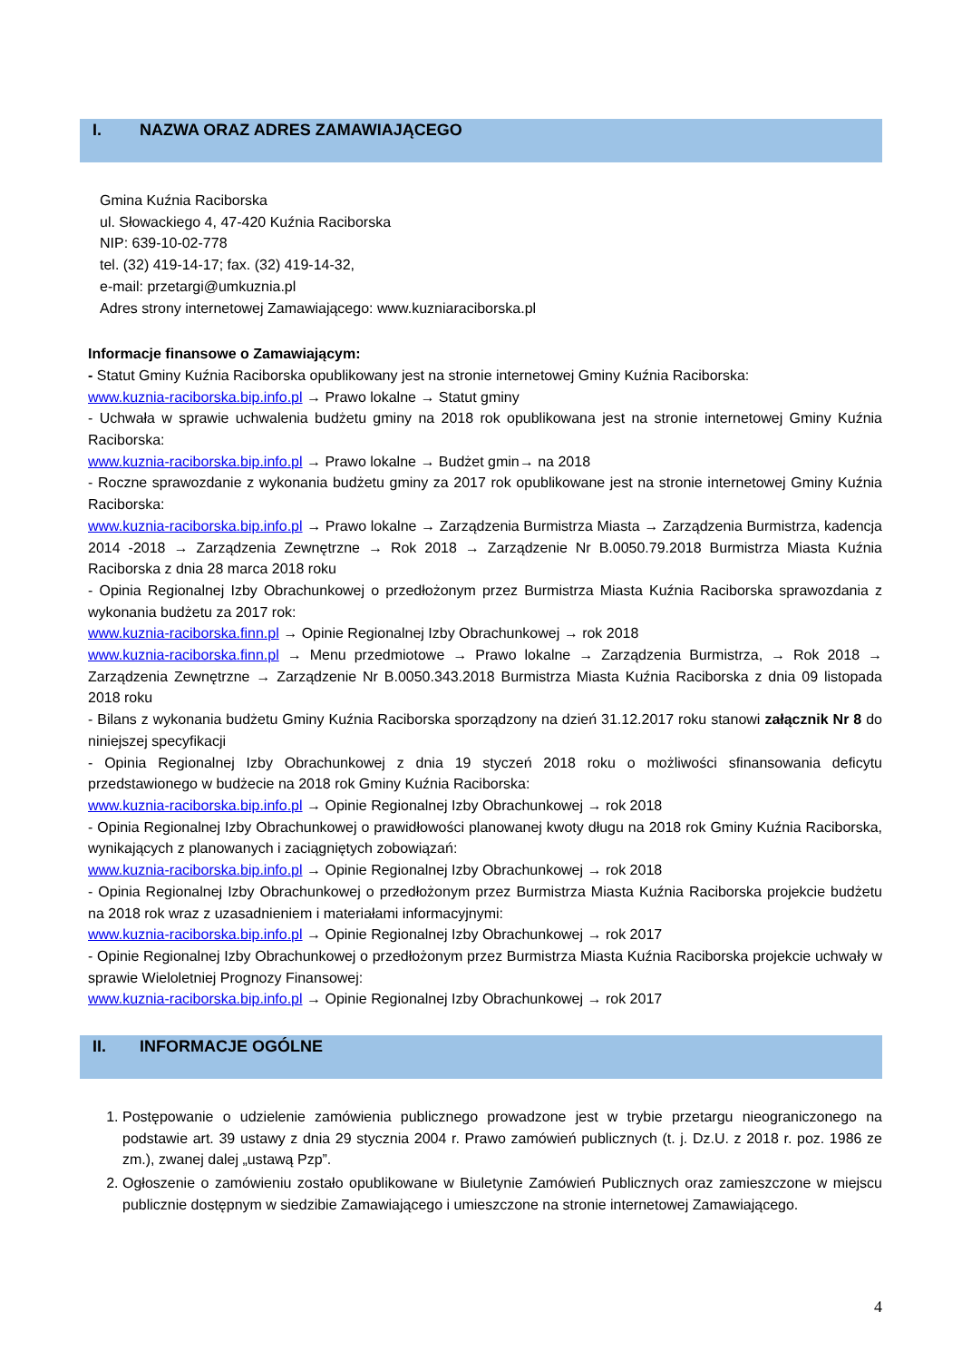I. NAZWA ORAZ ADRES ZAMAWIAJĄCEGO
Gmina Kuźnia Raciborska
ul. Słowackiego 4, 47-420 Kuźnia Raciborska
NIP: 639-10-02-778
tel. (32) 419-14-17; fax. (32) 419-14-32,
e-mail: przetargi@umkuznia.pl
Adres strony internetowej Zamawiającego: www.kuzniaraciborska.pl
Informacje finansowe o Zamawiającym:
- Statut Gminy Kuźnia Raciborska opublikowany jest na stronie internetowej Gminy Kuźnia Raciborska:
www.kuznia-raciborska.bip.info.pl → Prawo lokalne → Statut gminy
- Uchwała w sprawie uchwalenia budżetu gminy na 2018 rok opublikowana jest na stronie internetowej Gminy Kuźnia Raciborska:
www.kuznia-raciborska.bip.info.pl → Prawo lokalne → Budżet gmin→ na 2018
- Roczne sprawozdanie z wykonania budżetu gminy za 2017 rok opublikowane jest na stronie internetowej Gminy Kuźnia Raciborska:
www.kuznia-raciborska.bip.info.pl → Prawo lokalne → Zarządzenia Burmistrza Miasta → Zarządzenia Burmistrza, kadencja 2014 -2018 → Zarządzenia Zewnętrzne → Rok 2018 → Zarządzenie Nr B.0050.79.2018 Burmistrza Miasta Kuźnia Raciborska z dnia 28 marca 2018 roku
- Opinia Regionalnej Izby Obrachunkowej o przedłożonym przez Burmistrza Miasta Kuźnia Raciborska sprawozdania z wykonania budżetu za 2017 rok:
www.kuznia-raciborska.finn.pl → Opinie Regionalnej Izby Obrachunkowej → rok 2018
www.kuznia-raciborska.finn.pl → Menu przedmiotowe → Prawo lokalne → Zarządzenia Burmistrza, → Rok 2018 → Zarządzenia Zewnętrzne → Zarządzenie Nr B.0050.343.2018 Burmistrza Miasta Kuźnia Raciborska z dnia 09 listopada 2018 roku
- Bilans z wykonania budżetu Gminy Kuźnia Raciborska sporządzony na dzień 31.12.2017 roku stanowi załącznik Nr 8 do niniejszej specyfikacji
- Opinia Regionalnej Izby Obrachunkowej z dnia 19 styczeń 2018 roku o możliwości sfinansowania deficytu przedstawionego w budżecie na 2018 rok Gminy Kuźnia Raciborska:
www.kuznia-raciborska.bip.info.pl → Opinie Regionalnej Izby Obrachunkowej → rok 2018
- Opinia Regionalnej Izby Obrachunkowej o prawidłowości planowanej kwoty długu na 2018 rok Gminy Kuźnia Raciborska, wynikających z planowanych i zaciągniętych zobowiązań:
www.kuznia-raciborska.bip.info.pl → Opinie Regionalnej Izby Obrachunkowej → rok 2018
- Opinia Regionalnej Izby Obrachunkowej o przedłożonym przez Burmistrza Miasta Kuźnia Raciborska projekcie budżetu na 2018 rok wraz z uzasadnieniem i materiałami informacyjnymi:
www.kuznia-raciborska.bip.info.pl → Opinie Regionalnej Izby Obrachunkowej → rok 2017
- Opinie Regionalnej Izby Obrachunkowej o przedłożonym przez Burmistrza Miasta Kuźnia Raciborska projekcie uchwały w sprawie Wieloletniej Prognozy Finansowej:
www.kuznia-raciborska.bip.info.pl → Opinie Regionalnej Izby Obrachunkowej → rok 2017
II. INFORMACJE OGÓLNE
1. Postępowanie o udzielenie zamówienia publicznego prowadzone jest w trybie przetargu nieograniczonego na podstawie art. 39 ustawy z dnia 29 stycznia 2004 r. Prawo zamówień publicznych (t. j. Dz.U. z 2018 r. poz. 1986 ze zm.), zwanej dalej „ustawą Pzp”.
2. Ogłoszenie o zamówieniu zostało opublikowane w Biuletynie Zamówień Publicznych oraz zamieszczone w miejscu publicznie dostępnym w siedzibie Zamawiającego i umieszczone na stronie internetowej Zamawiającego.
4